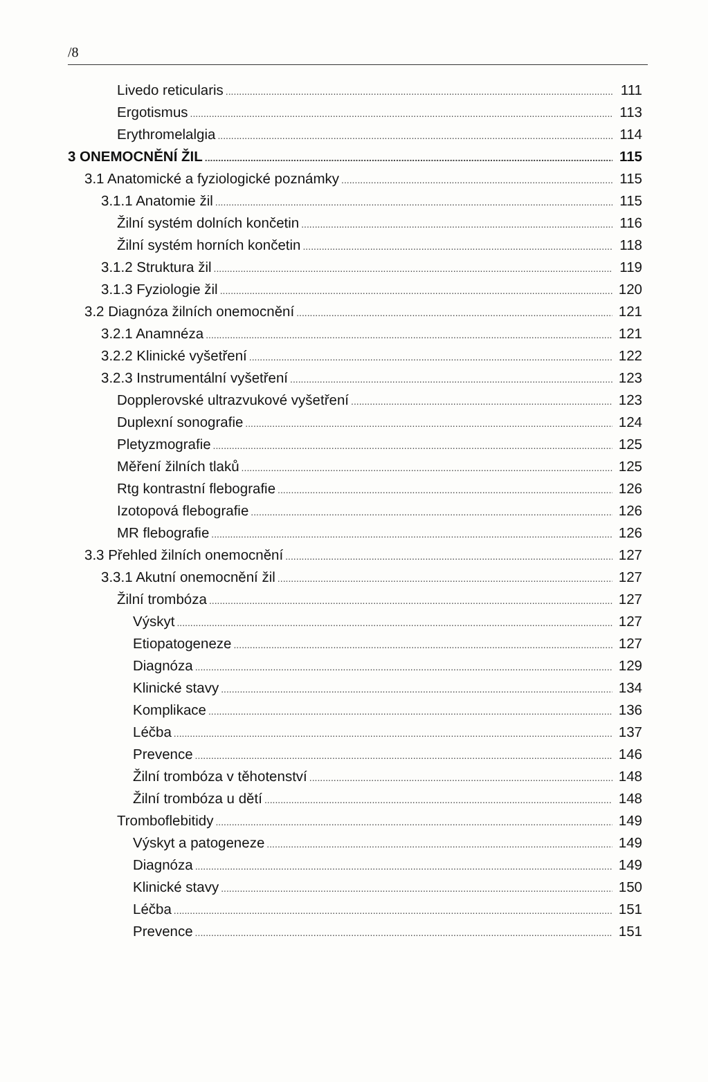/8
Livedo reticularis 111
Ergotismus 113
Erythromelalgia 114
3 ONEMOCNĚNÍ ŽIL 115
3.1 Anatomické a fyziologické poznámky 115
3.1.1 Anatomie žil 115
Žilní systém dolních končetin 116
Žilní systém horních končetin 118
3.1.2 Struktura žil 119
3.1.3 Fyziologie žil 120
3.2 Diagnóza žilních onemocnění 121
3.2.1 Anamnéza 121
3.2.2 Klinické vyšetření 122
3.2.3 Instrumentální vyšetření 123
Dopplerovské ultrazvukové vyšetření 123
Duplexní sonografie 124
Pletyzmografie 125
Měření žilních tlaků 125
Rtg kontrastní flebografie 126
Izotopová flebografie 126
MR flebografie 126
3.3 Přehled žilních onemocnění 127
3.3.1 Akutní onemocnění žil 127
Žilní trombóza 127
Výskyt 127
Etiopatogeneze 127
Diagnóza 129
Klinické stavy 134
Komplikace 136
Léčba 137
Prevence 146
Žilní trombóza v těhotenství 148
Žilní trombóza u dětí 148
Tromboflebitidy 149
Výskyt a patogeneze 149
Diagnóza 149
Klinické stavy 150
Léčba 151
Prevence 151